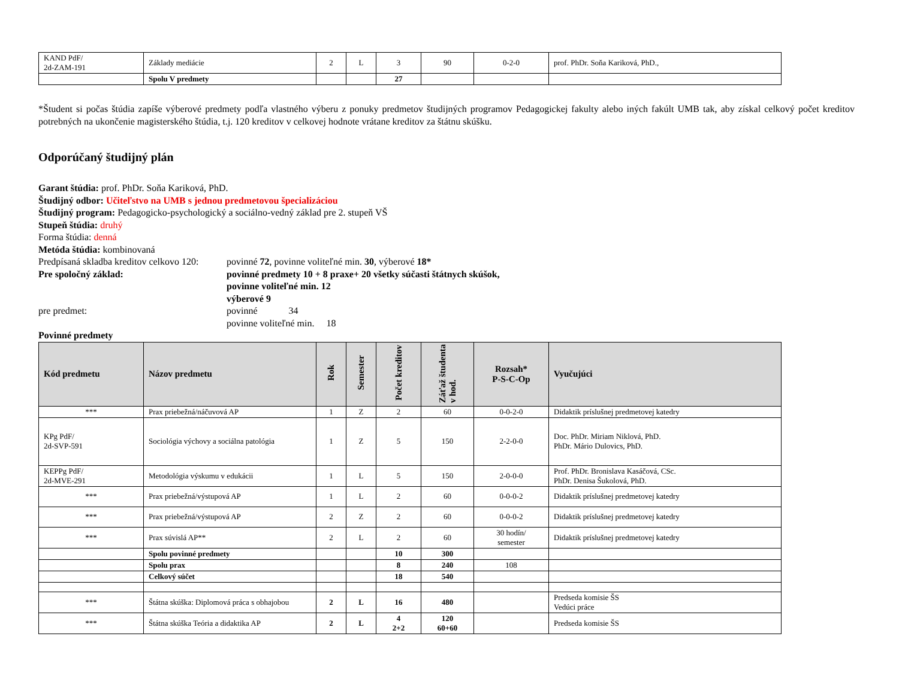| KAND PdF/ 2d-ZAM-191 | Základy mediácie | 2 | L | 3 | 90 | 0-2-0 | prof. PhDr. Soňa Kariková, PhD., |
| | Spolu V predmety | | | 27 | | | |
*Študent si počas štúdia zapíše výberové predmety podľa vlastného výberu z ponuky predmetov študijných programov Pedagogickej fakulty alebo iných fakúlt UMB tak, aby získal celkový počet kreditov potrebných na ukončenie magisterského štúdia, t.j. 120 kreditov v celkovej hodnote vrátane kreditov za štátnu skúšku.
Odporúčaný študijný plán
Garant štúdia: prof. PhDr. Soňa Kariková, PhD.
Študijný odbor: Učiteľstvo na UMB s jednou predmetovou špecializáciou
Študijný program: Pedagogicko-psychologický a sociálno-vedný základ pre 2. stupeň VŠ
Stupeň štúdia: druhý
Forma štúdia: denná
Metóda štúdia: kombinovaná
Predpísaná skladba kreditov celkovo 120:
povinné 72, povinne voliteľné min. 30, výberové 18*
Pre spoločný základ: povinné predmety 10 + 8 praxe+ 20 všetky súčasti štátnych skúšok,
povinne voliteľné min. 12
výberové 9
pre predmet: povinné 34
povinne voliteľné min. 18
Povinné predmety
| Kód predmetu | Názov predmetu | Rok | Semester | Počet kreditov | Záťaž študenta v hod. | Rozsah* P-S-C-Op | Vyučujúci |
| --- | --- | --- | --- | --- | --- | --- | --- |
| *** | Prax priebežná/náčuvová AP | 1 | Z | 2 | 60 | 0-0-2-0 | Didaktik príslušnej predmetovej katedry |
| KPg PdF/ 2d-SVP-591 | Sociológia výchovy a sociálna patológia | 1 | Z | 5 | 150 | 2-2-0-0 | Doc. PhDr. Miriam Niklová, PhD. PhDr. Mário Dulovics, PhD. |
| KEPPg PdF/ 2d-MVE-291 | Metodológia výskumu v edukácii | 1 | L | 5 | 150 | 2-0-0-0 | Prof. PhDr. Bronislava Kasáčová, CSc. PhDr. Denisa Šukolová, PhD. |
| *** | Prax priebežná/výstupová AP | 1 | L | 2 | 60 | 0-0-0-2 | Didaktik príslušnej predmetovej katedry |
| *** | Prax priebežná/výstupová AP | 2 | Z | 2 | 60 | 0-0-0-2 | Didaktik príslušnej predmetovej katedry |
| *** | Prax súvislá AP** | 2 | L | 2 | 60 | 30 hodín/ semester | Didaktik príslušnej predmetovej katedry |
| | Spolu povinné predmety | | | 10 | 300 | | |
| | Spolu prax | | | 8 | 240 | 108 | |
| | Celkový súčet | | | 18 | 540 | | |
| *** | Štátna skúška: Diplomová práca s obhajobou | 2 | L | 16 | 480 | | Predseda komisie ŠS Vedúci práce |
| *** | Štátna skúška Teória a didaktika AP | 2 | L | 4 2+2 | 120 60+60 | | Predseda komisie ŠS |